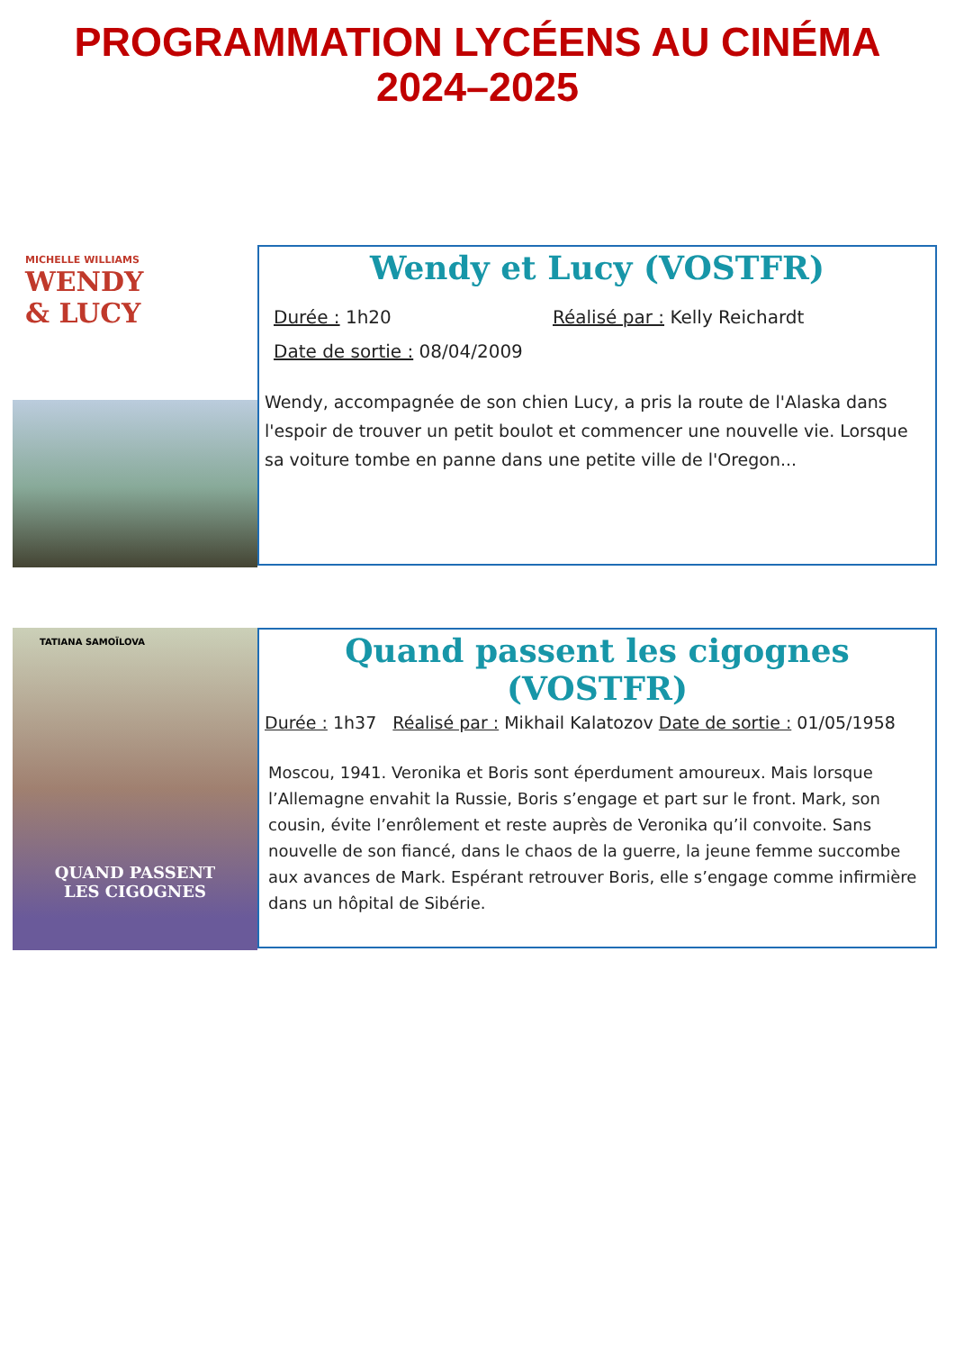PROGRAMMATION LYCÉENS AU CINÉMA
2024–2025
MICHELLE WILLIAMS
WENDY
& LUCY
Wendy et Lucy (VOSTFR)
Durée : 1h20 Réalisé par : Kelly Reichardt
Date de sortie : 08/04/2009
Wendy, accompagnée de son chien Lucy, a pris la route de l'Alaska dans l'espoir de trouver un petit boulot et commencer une nouvelle vie. Lorsque sa voiture tombe en panne dans une petite ville de l'Oregon...
TATIANA SAMOÏLOVA
QUAND PASSENT
LES CIGOGNES
Quand passent les cigognes (VOSTFR)
Durée : 1h37 Réalisé par : Mikhail Kalatozov Date de sortie : 01/05/1958
Moscou, 1941. Veronika et Boris sont éperdument amoureux. Mais lorsque l’Allemagne envahit la Russie, Boris s’engage et part sur le front. Mark, son cousin, évite l’enrôlement et reste auprès de Veronika qu’il convoite. Sans nouvelle de son fiancé, dans le chaos de la guerre, la jeune femme succombe aux avances de Mark. Espérant retrouver Boris, elle s’engage comme infirmière dans un hôpital de Sibérie.